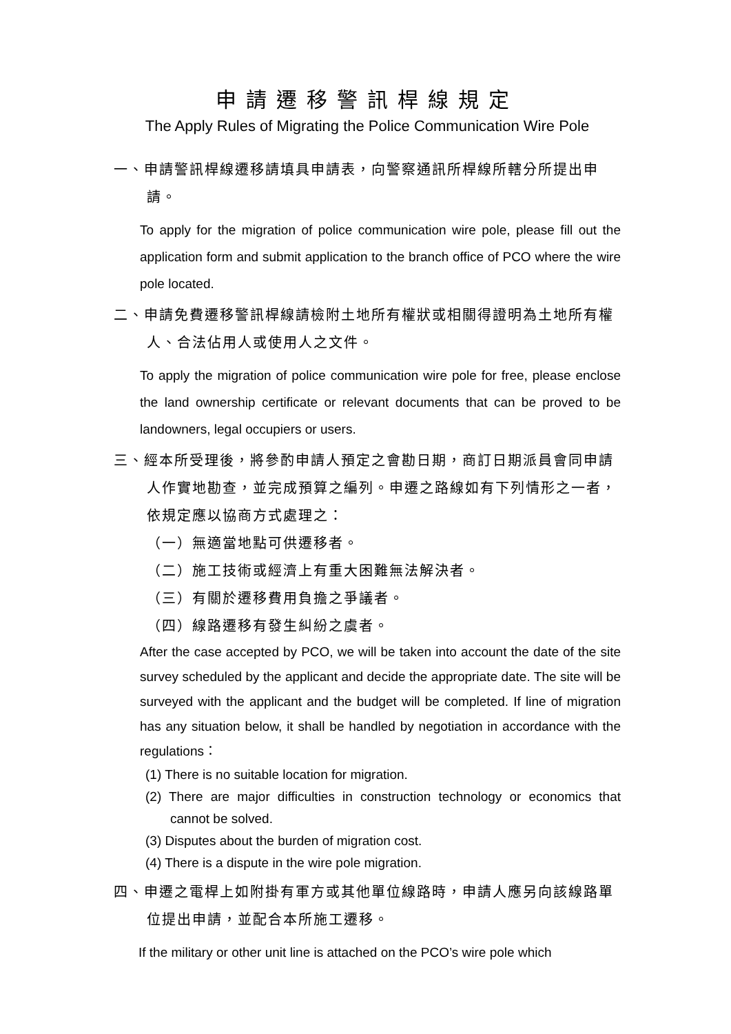申請遷移警訊桿線規定
The Apply Rules of Migrating the Police Communication Wire Pole
一、申請警訊桿線遷移請填具申請表，向警察通訊所桿線所轄分所提出申請。
To apply for the migration of police communication wire pole, please fill out the application form and submit application to the branch office of PCO where the wire pole located.
二、申請免費遷移警訊桿線請檢附土地所有權狀或相關得證明為土地所有權人、合法佔用人或使用人之文件。
To apply the migration of police communication wire pole for free, please enclose the land ownership certificate or relevant documents that can be proved to be landowners, legal occupiers or users.
三、經本所受理後，將參酌申請人預定之會勘日期，商訂日期派員會同申請人作實地勘查，並完成預算之編列。申遷之路線如有下列情形之一者，依規定應以協商方式處理之：
（一）無適當地點可供遷移者。
（二）施工技術或經濟上有重大困難無法解決者。
（三）有關於遷移費用負擔之爭議者。
（四）線路遷移有發生糾紛之虞者。
After the case accepted by PCO, we will be taken into account the date of the site survey scheduled by the applicant and decide the appropriate date. The site will be surveyed with the applicant and the budget will be completed. If line of migration has any situation below, it shall be handled by negotiation in accordance with the regulations：
(1) There is no suitable location for migration.
(2) There are major difficulties in construction technology or economics that cannot be solved.
(3) Disputes about the burden of migration cost.
(4) There is a dispute in the wire pole migration.
四、申遷之電桿上如附掛有軍方或其他單位線路時，申請人應另向該線路單位提出申請，並配合本所施工遷移。
If the military or other unit line is attached on the PCO’s wire pole which